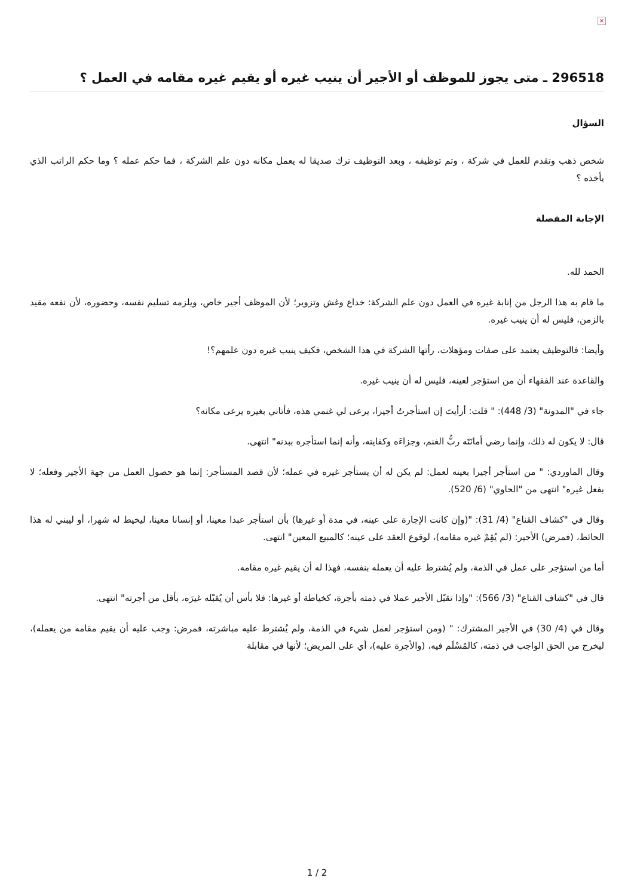×
296518 ـ متى يجوز للموظف أو الأجير أن ينيب غيره أو يقيم غيره مقامه في العمل ؟
السؤال
شخص ذهب وتقدم للعمل في شركة ، وتم توظيفه ، وبعد التوظيف ترك صديقا له يعمل مكانه دون علم الشركة ، فما حكم عمله ؟ وما حكم الراتب الذي يأخذه ؟
الإجابة المفصلة
الحمد لله.
ما قام به هذا الرجل من إنابة غيره في العمل دون علم الشركة: خداع وغش وتزوير؛ لأن الموظف أجير خاص، ويلزمه تسليم نفسه، وحضوره، لأن نفعه مقيد بالزمن، فليس له أن ينيب غيره.
وأيضا: فالتوظيف يعتمد على صفات ومؤهلات، رأتها الشركة في هذا الشخص، فكيف ينيب غيره دون علمهم؟!
والقاعدة عند الفقهاء أن من استؤجر لعينه، فليس له أن ينيب غيره.
جاء في "المدونة" (3/ 448): " قلت: أرأيتَ إن استأجرتُ أجيرا، يرعى لي غنمي هذه، فأتاني بغيره يرعى مكانه؟
قال: لا يكون له ذلك، وإنما رضي أمانَتَه ربُّ الغنم، وجزاءَه وكفايته، وأنه إنما استأجره ببدنه" انتهى.
وقال الماوردي: " من استأجر أجيرا بعينه لعمل: لم يكن له أن يستأجر غيره في عمله؛ لأن قصد المستأجر: إنما هو حصول العمل من جهة الأجير وفعله؛ لا بفعل غيره" انتهى من "الحاوي" (6/ 520).
وقال في "كشاف القناع" (4/ 31): "(وإن كانت الإجارة على عينه، في مدة أو غيرها) بأن استأجر عبدا معينا، أو إنسانا معينا، ليخيط له شهرا، أو ليبني له هذا الحائط، (فمرض) الأجير: (لم يُقِمْ غيره مقامه)، لوقوع العقد على عينه؛ كالمبيع المعين" انتهى.
أما من استؤجر على عمل في الذمة، ولم يُشترط عليه أن يعمله بنفسه، فهذا له أن يقيم غيره مقامه.
قال في "كشاف القناع" (3/ 566): "وإذا تقبّل الأجير عملا في ذمته بأجرة، كخياطة أو غيرها: فلا بأس أن يُقبّله غيرَه، بأقل من أجرته" انتهى.
وقال في (4/ 30) في الأجير المشترك: " (ومن استؤجر لعمل شيء في الذمة، ولم يُشترط عليه مباشرته، فمرض: وجب عليه أن يقيم مقامه من يعمله)، ليخرج من الحق الواجب في ذمته، كالمُسْلَم فيه، (والأجرة عليه)، أي على المريض؛ لأنها في مقابلة
1 / 2